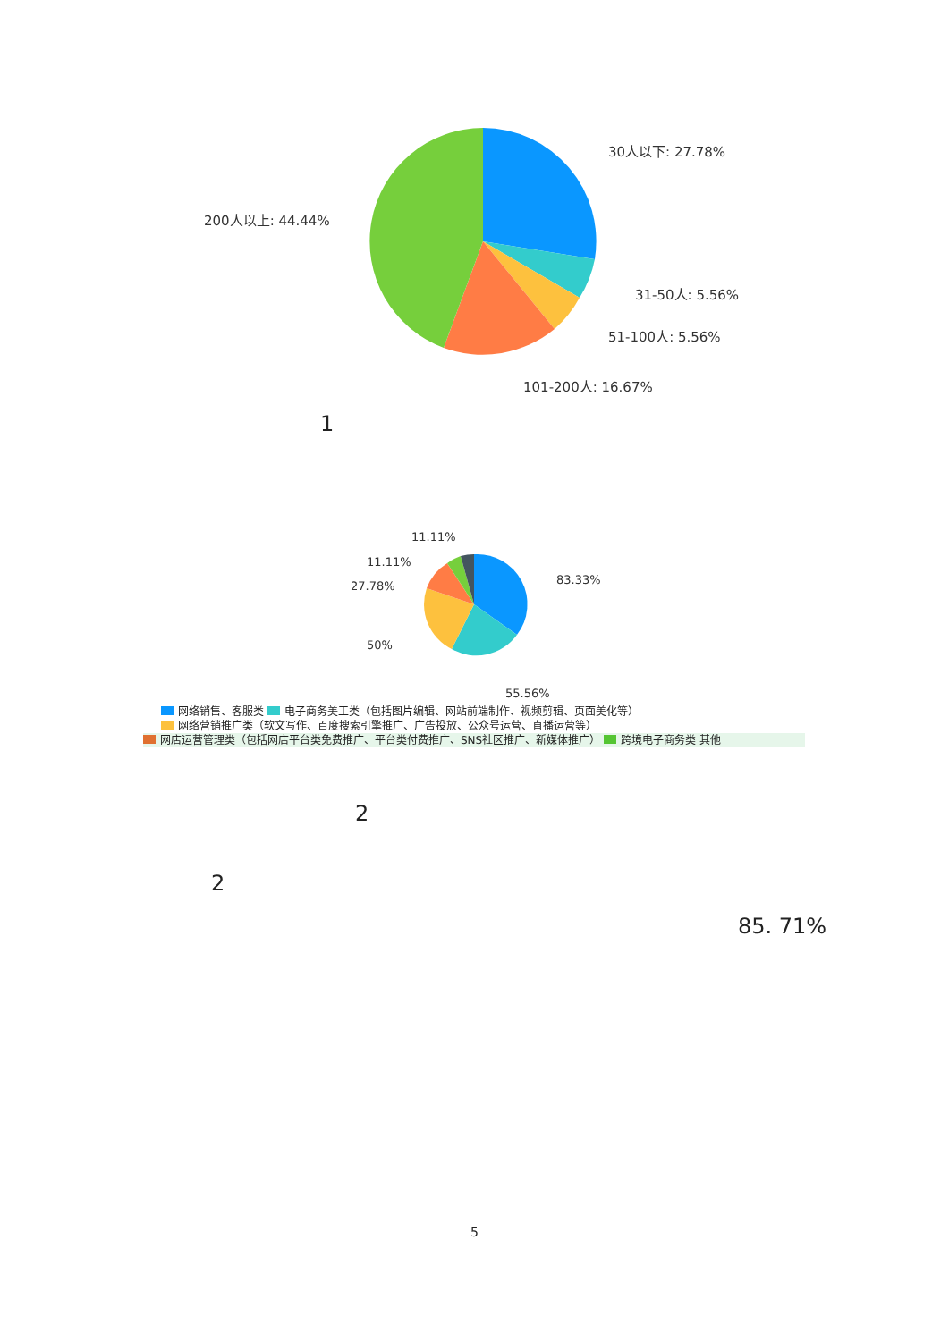30人以下: 27.78%
31-50人: 5.56%
51-100人: 5.56%
101-200人: 16.67%
200人以上: 44.44%
1
83.33%
55.56%
50%
27.78%
11.11%
11.11%
网络销售、客服类 电子商务美工类（包括图片编辑、网站前端制作、视频剪辑、页面美化等）
网络营销推广类（软文写作、百度搜索引擎推广、广告投放、公众号运营、直播运营等）
网店运营管理类（包括网店平台类免费推广、平台类付费推广、SNS社区推广、新媒体推广） 跨境电子商务类 其他
2
2
85. 71%
5